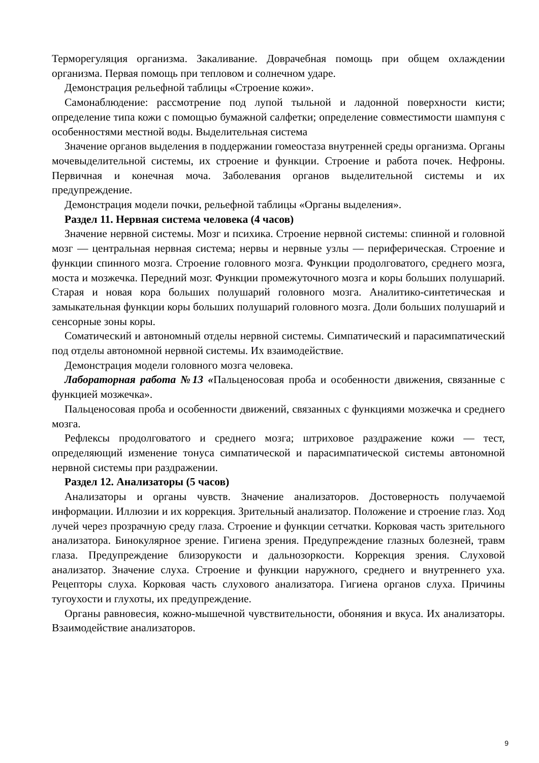Терморегуляция организма. Закаливание. Доврачебная помощь при общем охлаждении организма. Первая помощь при тепловом и солнечном ударе.
Демонстрация рельефной таблицы «Строение кожи».
Самонаблюдение: рассмотрение под лупой тыльной и ладонной поверхности кисти; определение типа кожи с помощью бумажной салфетки; определение совместимости шампуня с особенностями местной воды. Выделительная система
Значение органов выделения в поддержании гомеостаза внутренней среды организма. Органы мочевыделительной системы, их строение и функции. Строение и работа почек. Нефроны. Первичная и конечная моча. Заболевания органов выделительной системы и их предупреждение.
Демонстрация модели почки, рельефной таблицы «Органы выделения».
Раздел 11. Нервная система человека (4 часов)
Значение нервной системы. Мозг и психика. Строение нервной системы: спинной и головной мозг — центральная нервная система; нервы и нервные узлы — периферическая. Строение и функции спинного мозга. Строение головного мозга. Функции продолговатого, среднего мозга, моста и мозжечка. Передний мозг. Функции промежуточного мозга и коры больших полушарий. Старая и новая кора больших полушарий головного мозга. Аналитико-синтетическая и замыкательная функции коры больших полушарий головного мозга. Доли больших полушарий и сенсорные зоны коры.
Соматический и автономный отделы нервной системы. Симпатический и парасимпатический под отделы автономной нервной системы. Их взаимодействие.
Демонстрация модели головного мозга человека.
Лабораторная работа №13 «Пальценосовая проба и особенности движения, связанные с функцией мозжечка».
Пальценосовая проба и особенности движений, связанных с функциями мозжечка и среднего мозга.
Рефлексы продолговатого и среднего мозга; штриховое раздражение кожи — тест, определяющий изменение тонуса симпатической и парасимпатической системы автономной нервной системы при раздражении.
Раздел 12. Анализаторы (5 часов)
Анализаторы и органы чувств. Значение анализаторов. Достоверность получаемой информации. Иллюзии и их коррекция. Зрительный анализатор. Положение и строение глаз. Ход лучей через прозрачную среду глаза. Строение и функции сетчатки. Корковая часть зрительного анализатора. Бинокулярное зрение. Гигиена зрения. Предупреждение глазных болезней, травм глаза. Предупреждение близорукости и дальнозоркости. Коррекция зрения. Слуховой анализатор. Значение слуха. Строение и функции наружного, среднего и внутреннего уха. Рецепторы слуха. Корковая часть слухового анализатора. Гигиена органов слуха. Причины тугоухости и глухоты, их предупреждение.
Органы равновесия, кожно-мышечной чувствительности, обоняния и вкуса. Их анализаторы. Взаимодействие анализаторов.
9